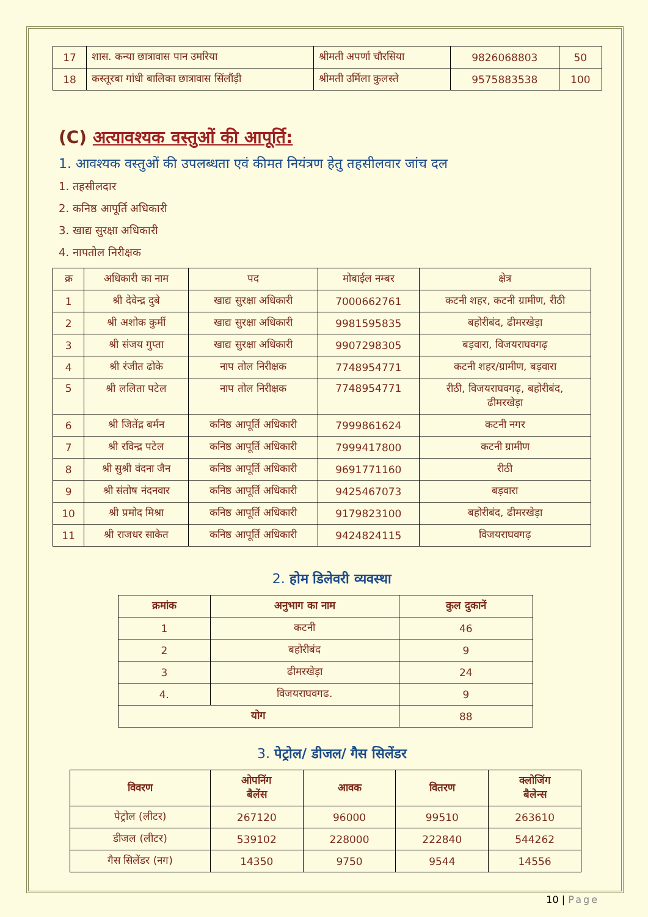| 17 | शास. कन्या छात्रावास पान उमरिया | श्रीमती अपर्णा चौरसिया | 9826068803 | 50 |
| 18 | कस्तूरबा गांधी बालिका छात्रावास सिंलौंड़ी | श्रीमती उर्मिला कुलस्ते | 9575883538 | 100 |
(C) अत्यावश्यक वस्तुओं की आपूर्ति:
1. आवश्यक वस्तुओं की उपलब्धता एवं कीमत नियंत्रण हेतु तहसीलवार जांच दल
1. तहसीलदार
2. कनिष्ठ आपूर्ति अधिकारी
3. खाद्य सुरक्षा अधिकारी
4. नापतोल निरीक्षक
| क्र | अधिकारी का नाम | पद | मोबाईल नम्बर | क्षेत्र |
| 1 | श्री देवेन्द्र दुबे | खाद्य सुरक्षा अधिकारी | 7000662761 | कटनी शहर, कटनी ग्रामीण, रीठी |
| 2 | श्री अशोक कुर्मी | खाद्य सुरक्षा अधिकारी | 9981595835 | बहोरीबंद, ढीमरखेड़ा |
| 3 | श्री संजय गुप्ता | खाद्य सुरक्षा अधिकारी | 9907298305 | बड़वारा, विजयराघवगढ़ |
| 4 | श्री रंजीत ढोके | नाप तोल निरीक्षक | 7748954771 | कटनी शहर/ग्रामीण, बड़वारा |
| 5 | श्री ललिता पटेल | नाप तोल निरीक्षक | 7748954771 | रीठी, विजयराघवगढ़, बहोरीबंद, ढीमरखेड़ा |
| 6 | श्री जितेंद्र बर्मन | कनिष्ठ आपूर्ति अधिकारी | 7999861624 | कटनी नगर |
| 7 | श्री रविन्द्र पटेल | कनिष्ठ आपूर्ति अधिकारी | 7999417800 | कटनी ग्रामीण |
| 8 | श्री सुश्री वंदना जैन | कनिष्ठ आपूर्ति अधिकारी | 9691771160 | रीठी |
| 9 | श्री संतोष नंदनवार | कनिष्ठ आपूर्ति अधिकारी | 9425467073 | बड़वारा |
| 10 | श्री प्रमोद मिश्रा | कनिष्ठ आपूर्ति अधिकारी | 9179823100 | बहोरीबंद, ढीमरखेड़ा |
| 11 | श्री राजधर साकेत | कनिष्ठ आपूर्ति अधिकारी | 9424824115 | विजयराघवगढ़ |
2. होम डिलेवरी व्यवस्था
| क्रमांक | अनुभाग का नाम | कुल दुकानें |
| --- | --- | --- |
| 1 | कटनी | 46 |
| 2 | बहोरीबंद | 9 |
| 3 | ढीमरखेड़ा | 24 |
| 4. | विजयराघवगढ. | 9 |
| योग | | 88 |
3. पेट्रोल/ डीजल/ गैस सिलेंडर
| विवरण | ओपनिंग बैलेंस | आवक | वितरण | क्लोजिंग बैलेन्स |
| --- | --- | --- | --- | --- |
| पेट्रोल (लीटर) | 267120 | 96000 | 99510 | 263610 |
| डीजल (लीटर) | 539102 | 228000 | 222840 | 544262 |
| गैस सिलेंडर (नग) | 14350 | 9750 | 9544 | 14556 |
10 | Page